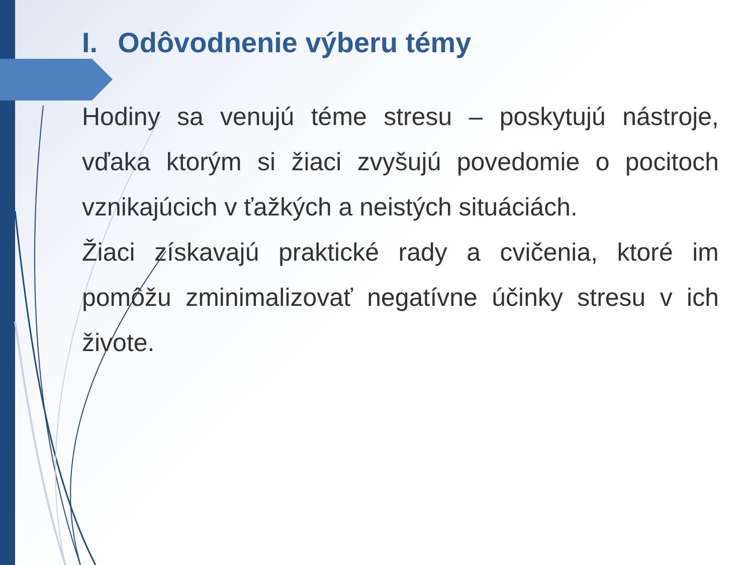I. Odôvodnenie výberu témy
Hodiny sa venujú téme stresu – poskytujú nástroje, vďaka ktorým si žiaci zvyšujú povedomie o pocitoch vznikajúcich v ťažkých a neistých situáciách.
Žiaci získavajú praktické rady a cvičenia, ktoré im pomôžu zminimalizovať negatívne účinky stresu v ich živote.